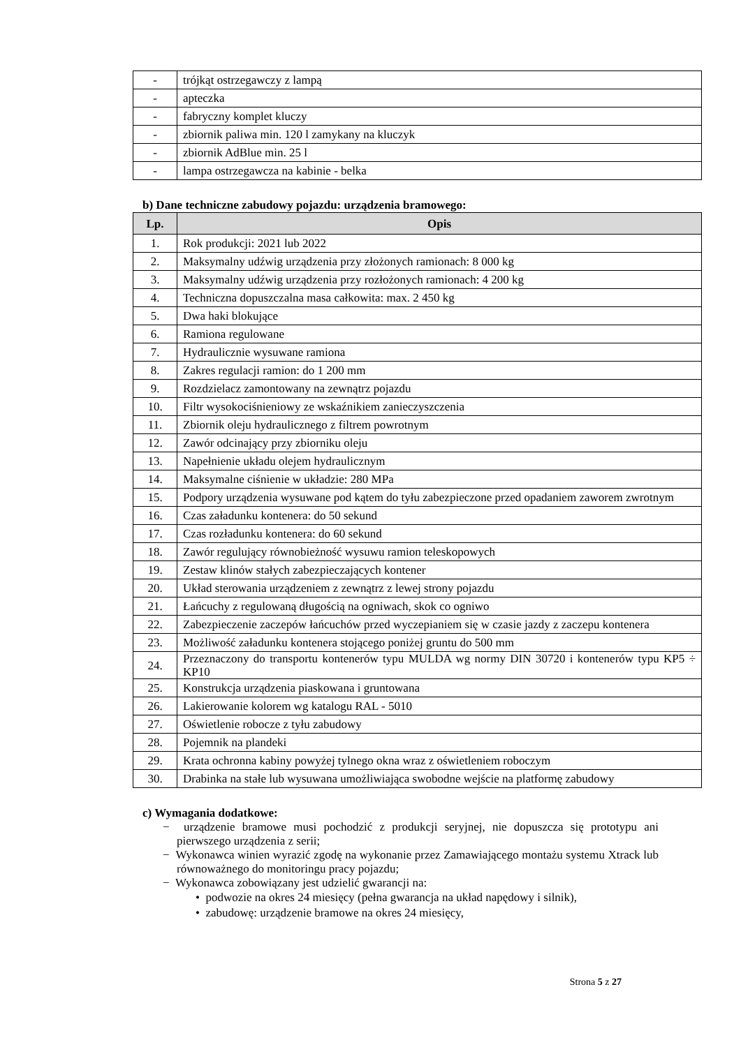| - | trójkąt ostrzegawczy z lampą |
| - | apteczka |
| - | fabryczny komplet kluczy |
| - | zbiornik paliwa min. 120 l zamykany na kluczyk |
| - | zbiornik AdBlue min. 25 l |
| - | lampa ostrzegawcza na kabinie - belka |
b) Dane techniczne zabudowy pojazdu: urządzenia bramowego:
| Lp. | Opis |
| --- | --- |
| 1. | Rok produkcji: 2021 lub 2022 |
| 2. | Maksymalny udźwig urządzenia przy złożonych ramionach: 8 000 kg |
| 3. | Maksymalny udźwig urządzenia przy rozłożonych ramionach: 4 200 kg |
| 4. | Techniczna dopuszczalna masa całkowita: max. 2 450 kg |
| 5. | Dwa haki blokujące |
| 6. | Ramiona regulowane |
| 7. | Hydraulicznie wysuwane ramiona |
| 8. | Zakres regulacji ramion: do 1 200 mm |
| 9. | Rozdzielacz zamontowany na zewnątrz pojazdu |
| 10. | Filtr wysokociśnieniowy ze wskaźnikiem zanieczyszczenia |
| 11. | Zbiornik oleju hydraulicznego z filtrem powrotnym |
| 12. | Zawór odcinający przy zbiorniku oleju |
| 13. | Napełnienie układu olejem hydraulicznym |
| 14. | Maksymalne ciśnienie w układzie: 280 MPa |
| 15. | Podpory urządzenia wysuwane pod kątem do tyłu zabezpieczone przed opadaniem zaworem zwrotnym |
| 16. | Czas załadunku kontenera: do 50 sekund |
| 17. | Czas rozładunku kontenera: do 60 sekund |
| 18. | Zawór regulujący równobieżność wysuwu ramion teleskopowych |
| 19. | Zestaw klinów stałych zabezpieczających kontener |
| 20. | Układ sterowania urządzeniem z zewnątrz z lewej strony pojazdu |
| 21. | Łańcuchy z regulowaną długością na ogniwach, skok co ogniwo |
| 22. | Zabezpieczenie zaczepów łańcuchów przed wyczepianiem się w czasie jazdy z zaczepu kontenera |
| 23. | Możliwość załadunku kontenera stojącego poniżej gruntu do 500 mm |
| 24. | Przeznaczony do transportu kontenerów typu MULDA wg normy DIN 30720 i kontenerów typu KP5 ÷ KP10 |
| 25. | Konstrukcja urządzenia piaskowana i gruntowana |
| 26. | Lakierowanie kolorem wg katalogu RAL - 5010 |
| 27. | Oświetlenie robocze z tyłu zabudowy |
| 28. | Pojemnik na plandeki |
| 29. | Krata ochronna kabiny powyżej tylnego okna wraz z oświetleniem roboczym |
| 30. | Drabinka na stałe lub wysuwana umożliwiająca swobodne wejście na platformę zabudowy |
c) Wymagania dodatkowe:
− urządzenie bramowe musi pochodzić z produkcji seryjnej, nie dopuszcza się prototypu ani pierwszego urządzenia z serii;
− Wykonawca winien wyrazić zgodę na wykonanie przez Zamawiającego montażu systemu Xtrack lub równoważnego do monitoringu pracy pojazdu;
− Wykonawca zobowiązany jest udzielić gwarancji na:
• podwozie na okres 24 miesięcy (pełna gwarancja na układ napędowy i silnik),
• zabudowę: urządzenie bramowe na okres 24 miesięcy,
Strona 5 z 27